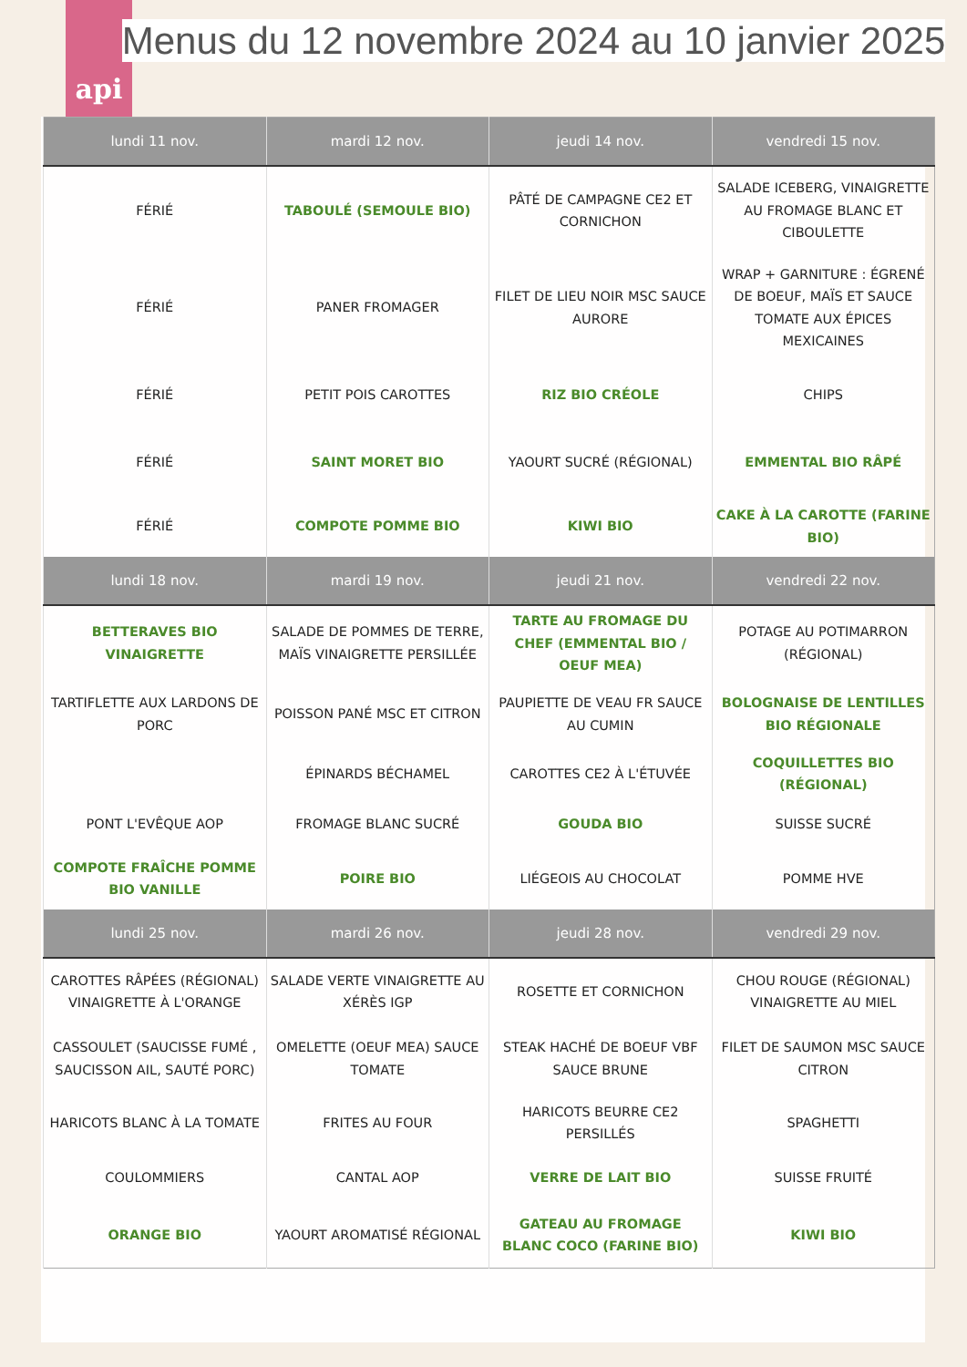api
Menus du 12 novembre 2024 au 10 janvier 2025
| lundi 11 nov. | mardi 12 nov. | jeudi 14 nov. | vendredi 15 nov. |
| --- | --- | --- | --- |
| FÉRIÉ | TABOULÉ (SEMOULE BIO) | PÂTÉ DE CAMPAGNE CE2 ET CORNICHON | SALADE ICEBERG, VINAIGRETTE AU FROMAGE BLANC ET CIBOULETTE |
| FÉRIÉ | PANER FROMAGER | FILET DE LIEU NOIR MSC SAUCE AURORE | WRAP + GARNITURE : ÉGRENÉ DE BOEUF, MAÏS ET SAUCE TOMATE AUX ÉPICES MEXICAINES |
| FÉRIÉ | PETIT POIS CAROTTES | RIZ BIO CRÉOLE | CHIPS |
| FÉRIÉ | SAINT MORET BIO | YAOURT SUCRÉ (RÉGIONAL) | EMMENTAL BIO RÂPÉ |
| FÉRIÉ | COMPOTE POMME BIO | KIWI BIO | CAKE À LA CAROTTE (FARINE BIO) |
| lundi 18 nov. | mardi 19 nov. | jeudi 21 nov. | vendredi 22 nov. |
| BETTERAVES BIO VINAIGRETTE | SALADE DE POMMES DE TERRE, MAÏS VINAIGRETTE PERSILLÉE | TARTE AU FROMAGE DU CHEF (EMMENTAL BIO / OEUF MEA) | POTAGE AU POTIMARRON (RÉGIONAL) |
| TARTIFLETTE AUX LARDONS DE PORC | POISSON PANÉ MSC ET CITRON | PAUPIETTE DE VEAU FR SAUCE AU CUMIN | BOLOGNAISE DE LENTILLES BIO RÉGIONALE |
| | ÉPINARDS BÉCHAMEL | CAROTTES CE2 À L'ÉTUVÉE | COQUILLETTES BIO (RÉGIONAL) |
| PONT L'EVÊQUE AOP | FROMAGE BLANC SUCRÉ | GOUDA BIO | SUISSE SUCRÉ |
| COMPOTE FRAÎCHE POMME BIO VANILLE | POIRE BIO | LIÉGEOIS AU CHOCOLAT | POMME HVE |
| lundi 25 nov. | mardi 26 nov. | jeudi 28 nov. | vendredi 29 nov. |
| CAROTTES RÂPÉES (RÉGIONAL) VINAIGRETTE À L'ORANGE | SALADE VERTE VINAIGRETTE AU XÉRÈS IGP | ROSETTE ET CORNICHON | CHOU ROUGE (RÉGIONAL) VINAIGRETTE AU MIEL |
| CASSOULET (SAUCISSE FUMÉ , SAUCISSON AIL, SAUTÉ PORC) | OMELETTE (OEUF MEA) SAUCE TOMATE | STEAK HACHÉ DE BOEUF VBF SAUCE BRUNE | FILET DE SAUMON MSC SAUCE CITRON |
| HARICOTS BLANC À LA TOMATE | FRITES AU FOUR | HARICOTS BEURRE CE2 PERSILLÉS | SPAGHETTI |
| COULOMMIERS | CANTAL AOP | VERRE DE LAIT BIO | SUISSE FRUITÉ |
| ORANGE BIO | YAOURT AROMATISÉ RÉGIONAL | GATEAU AU FROMAGE BLANC COCO (FARINE BIO) | KIWI BIO |